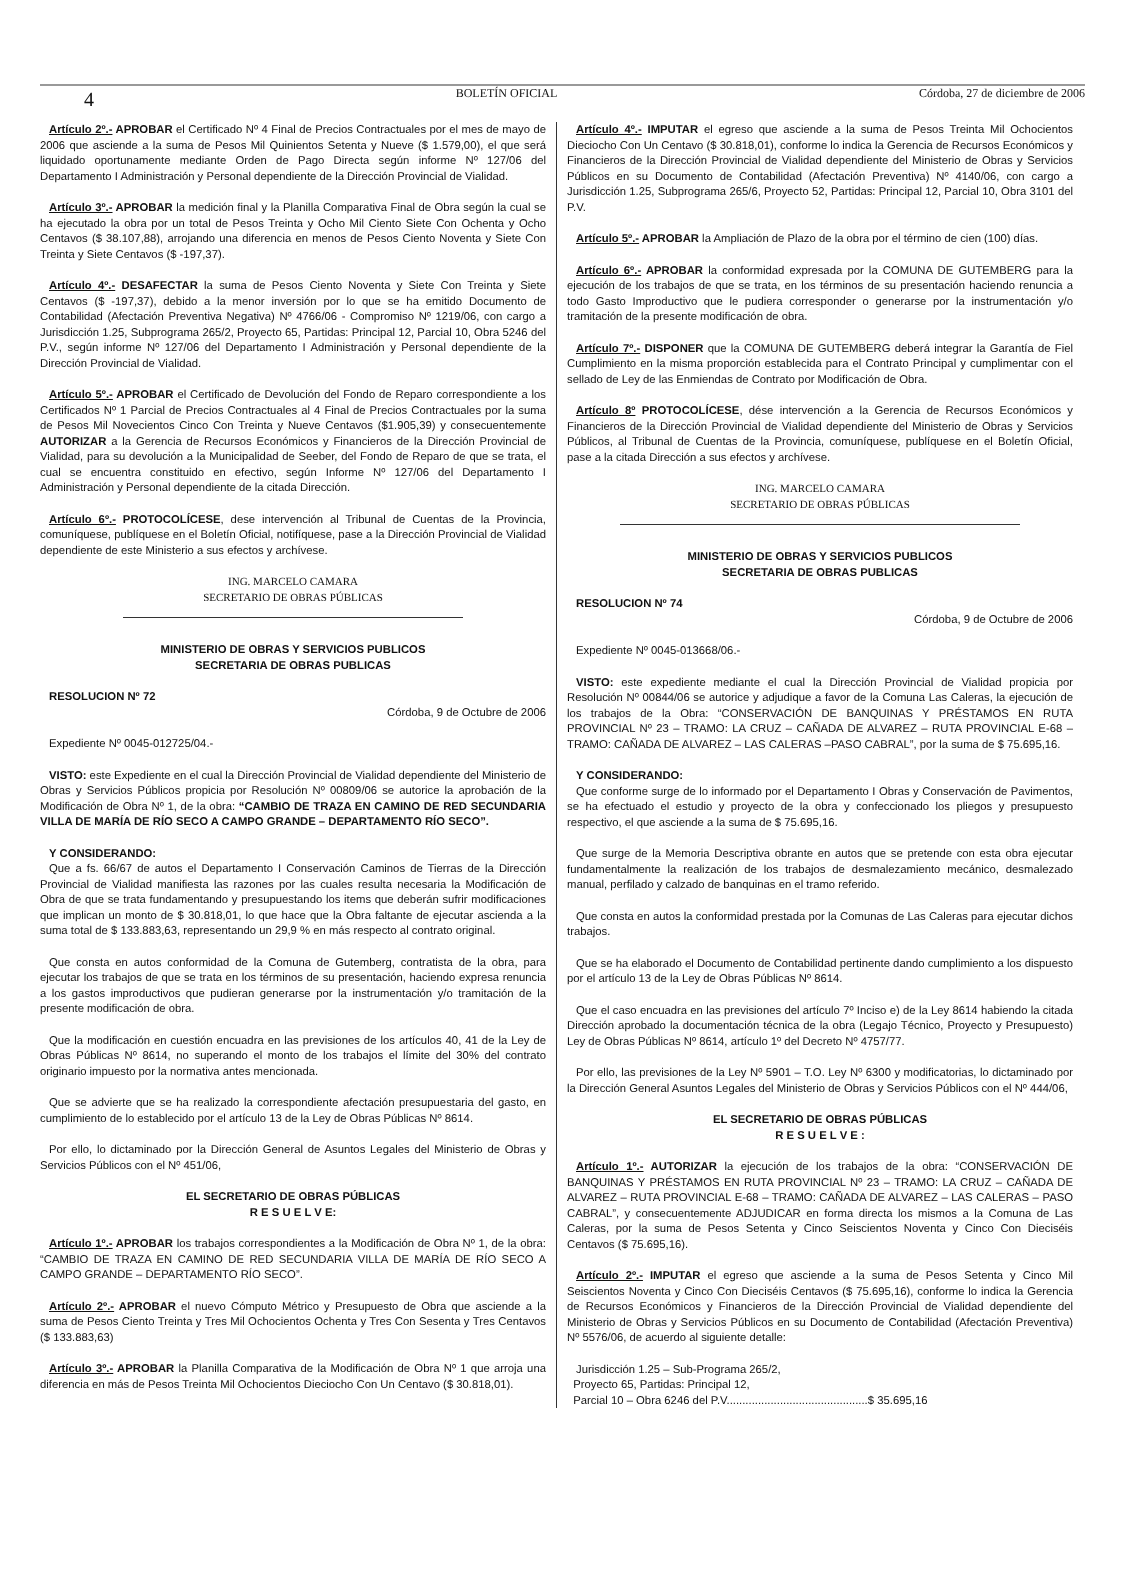4 BOLETÍN OFICIAL Córdoba, 27 de diciembre de 2006
Artículo 2º.- APROBAR el Certificado Nº 4 Final de Precios Contractuales por el mes de mayo de 2006 que asciende a la suma de Pesos Mil Quinientos Setenta y Nueve ($ 1.579,00), el que será liquidado oportunamente mediante Orden de Pago Directa según informe Nº 127/06 del Departamento I Administración y Personal dependiente de la Dirección Provincial de Vialidad.
Artículo 3º.- APROBAR la medición final y la Planilla Comparativa Final de Obra según la cual se ha ejecutado la obra por un total de Pesos Treinta y Ocho Mil Ciento Siete Con Ochenta y Ocho Centavos ($ 38.107,88), arrojando una diferencia en menos de Pesos Ciento Noventa y Siete Con Treinta y Siete Centavos ($ -197,37).
Artículo 4º.- DESAFECTAR la suma de Pesos Ciento Noventa y Siete Con Treinta y Siete Centavos ($ -197,37), debido a la menor inversión por lo que se ha emitido Documento de Contabilidad (Afectación Preventiva Negativa) Nº 4766/06 - Compromiso Nº 1219/06, con cargo a Jurisdicción 1.25, Subprograma 265/2, Proyecto 65, Partidas: Principal 12, Parcial 10, Obra 5246 del P.V., según informe Nº 127/06 del Departamento I Administración y Personal dependiente de la Dirección Provincial de Vialidad.
Artículo 5º.- APROBAR el Certificado de Devolución del Fondo de Reparo correspondiente a los Certificados Nº 1 Parcial de Precios Contractuales al 4 Final de Precios Contractuales por la suma de Pesos Mil Novecientos Cinco Con Treinta y Nueve Centavos ($1.905,39) y consecuentemente AUTORIZAR a la Gerencia de Recursos Económicos y Financieros de la Dirección Provincial de Vialidad, para su devolución a la Municipalidad de Seeber, del Fondo de Reparo de que se trata, el cual se encuentra constituido en efectivo, según Informe Nº 127/06 del Departamento I Administración y Personal dependiente de la citada Dirección.
Artículo 6º.- PROTOCOLÍCESE, dese intervención al Tribunal de Cuentas de la Provincia, comuníquese, publíquese en el Boletín Oficial, notifíquese, pase a la Dirección Provincial de Vialidad dependiente de este Ministerio a sus efectos y archívese.
ING. MARCELO CAMARA
SECRETARIO DE OBRAS PÚBLICAS
MINISTERIO DE OBRAS Y SERVICIOS PUBLICOS
SECRETARIA DE OBRAS PUBLICAS
RESOLUCION Nº 72
Córdoba, 9 de Octubre de 2006
Expediente Nº 0045-012725/04.-
VISTO: este Expediente en el cual la Dirección Provincial de Vialidad dependiente del Ministerio de Obras y Servicios Públicos propicia por Resolución Nº 00809/06 se autorice la aprobación de la Modificación de Obra Nº 1, de la obra: “CAMBIO DE TRAZA EN CAMINO DE RED SECUNDARIA VILLA DE MARÍA DE RÍO SECO A CAMPO GRANDE – DEPARTAMENTO RÍO SECO”.
Y CONSIDERANDO:
Que a fs. 66/67 de autos el Departamento I Conservación Caminos de Tierras de la Dirección Provincial de Vialidad manifiesta las razones por las cuales resulta necesaria la Modificación de Obra de que se trata fundamentando y presupuestando los items que deberán sufrir modificaciones que implican un monto de $ 30.818,01, lo que hace que la Obra faltante de ejecutar ascienda a la suma total de $ 133.883,63, representando un 29,9 % en más respecto al contrato original.
Que consta en autos conformidad de la Comuna de Gutemberg, contratista de la obra, para ejecutar los trabajos de que se trata en los términos de su presentación, haciendo expresa renuncia a los gastos improductivos que pudieran generarse por la instrumentación y/o tramitación de la presente modificación de obra.
Que la modificación en cuestión encuadra en las previsiones de los artículos 40, 41 de la Ley de Obras Públicas Nº 8614, no superando el monto de los trabajos el límite del 30% del contrato originario impuesto por la normativa antes mencionada.
Que se advierte que se ha realizado la correspondiente afectación presupuestaria del gasto, en cumplimiento de lo establecido por el artículo 13 de la Ley de Obras Públicas Nº 8614.
Por ello, lo dictaminado por la Dirección General de Asuntos Legales del Ministerio de Obras y Servicios Públicos con el Nº 451/06,
EL SECRETARIO DE OBRAS PÚBLICAS
R E S U E L V E:
Artículo 1º.- APROBAR los trabajos correspondientes a la Modificación de Obra Nº 1, de la obra: “CAMBIO DE TRAZA EN CAMINO DE RED SECUNDARIA VILLA DE MARÍA DE RÍO SECO A CAMPO GRANDE – DEPARTAMENTO RÍO SECO”.
Artículo 2º.- APROBAR el nuevo Cómputo Métrico y Presupuesto de Obra que asciende a la suma de Pesos Ciento Treinta y Tres Mil Ochocientos Ochenta y Tres Con Sesenta y Tres Centavos ($ 133.883,63)
Artículo 3º.- APROBAR la Planilla Comparativa de la Modificación de Obra Nº 1 que arroja una diferencia en más de Pesos Treinta Mil Ochocientos Dieciocho Con Un Centavo ($ 30.818,01).
Artículo 4º.- IMPUTAR el egreso que asciende a la suma de Pesos Treinta Mil Ochocientos Dieciocho Con Un Centavo ($ 30.818,01), conforme lo indica la Gerencia de Recursos Económicos y Financieros de la Dirección Provincial de Vialidad dependiente del Ministerio de Obras y Servicios Públicos en su Documento de Contabilidad (Afectación Preventiva) Nº 4140/06, con cargo a Jurisdicción 1.25, Subprograma 265/6, Proyecto 52, Partidas: Principal 12, Parcial 10, Obra 3101 del P.V.
Artículo 5º.- APROBAR la Ampliación de Plazo de la obra por el término de cien (100) días.
Artículo 6º.- APROBAR la conformidad expresada por la COMUNA DE GUTEMBERG para la ejecución de los trabajos de que se trata, en los términos de su presentación haciendo renuncia a todo Gasto Improductivo que le pudiera corresponder o generarse por la instrumentación y/o tramitación de la presente modificación de obra.
Artículo 7º.- DISPONER que la COMUNA DE GUTEMBERG deberá integrar la Garantía de Fiel Cumplimiento en la misma proporción establecida para el Contrato Principal y cumplimentar con el sellado de Ley de las Enmiendas de Contrato por Modificación de Obra.
Artículo 8º PROTOCOLÍCESE, dése intervención a la Gerencia de Recursos Económicos y Financieros de la Dirección Provincial de Vialidad dependiente del Ministerio de Obras y Servicios Públicos, al Tribunal de Cuentas de la Provincia, comuníquese, publíquese en el Boletín Oficial, pase a la citada Dirección a sus efectos y archívese.
ING. MARCELO CAMARA
SECRETARIO DE OBRAS PÚBLICAS
MINISTERIO DE OBRAS Y SERVICIOS PUBLICOS
SECRETARIA DE OBRAS PUBLICAS
RESOLUCION Nº 74
Córdoba, 9 de Octubre de 2006
Expediente Nº 0045-013668/06.-
VISTO: este expediente mediante el cual la Dirección Provincial de Vialidad propicia por Resolución Nº 00844/06 se autorice y adjudique a favor de la Comuna Las Caleras, la ejecución de los trabajos de la Obra: “CONSERVACIÓN DE BANQUINAS Y PRÉSTAMOS EN RUTA PROVINCIAL Nº 23 – TRAMO: LA CRUZ – CAÑADA DE ALVAREZ – RUTA PROVINCIAL E-68 – TRAMO: CAÑADA DE ALVAREZ – LAS CALERAS –PASO CABRAL”, por la suma de $ 75.695,16.
Y CONSIDERANDO:
Que conforme surge de lo informado por el Departamento I Obras y Conservación de Pavimentos, se ha efectuado el estudio y proyecto de la obra y confeccionado los pliegos y presupuesto respectivo, el que asciende a la suma de $ 75.695,16.
Que surge de la Memoria Descriptiva obrante en autos que se pretende con esta obra ejecutar fundamentalmente la realización de los trabajos de desmalezamiento mecánico, desmalezado manual, perfilado y calzado de banquinas en el tramo referido.
Que consta en autos la conformidad prestada por la Comunas de Las Caleras para ejecutar dichos trabajos.
Que se ha elaborado el Documento de Contabilidad pertinente dando cumplimiento a los dispuesto por el artículo 13 de la Ley de Obras Públicas Nº 8614.
Que el caso encuadra en las previsiones del artículo 7º Inciso e) de la Ley 8614 habiendo la citada Dirección aprobado la documentación técnica de la obra (Legajo Técnico, Proyecto y Presupuesto) Ley de Obras Públicas Nº 8614, artículo 1º del Decreto Nº 4757/77.
Por ello, las previsiones de la Ley Nº 5901 – T.O. Ley Nº 6300 y modificatorias, lo dictaminado por la Dirección General Asuntos Legales del Ministerio de Obras y Servicios Públicos con el Nº 444/06,
EL SECRETARIO DE OBRAS PÚBLICAS
R E S U E L V E :
Artículo 1º.- AUTORIZAR la ejecución de los trabajos de la obra: “CONSERVACIÓN DE BANQUINAS Y PRÉSTAMOS EN RUTA PROVINCIAL Nº 23 – TRAMO: LA CRUZ – CAÑADA DE ALVAREZ – RUTA PROVINCIAL E-68 – TRAMO: CAÑADA DE ALVAREZ – LAS CALERAS – PASO CABRAL”, y consecuentemente ADJUDICAR en forma directa los mismos a la Comuna de Las Caleras, por la suma de Pesos Setenta y Cinco Seiscientos Noventa y Cinco Con Dieciséis Centavos ($ 75.695,16).
Artículo 2º.- IMPUTAR el egreso que asciende a la suma de Pesos Setenta y Cinco Mil Seiscientos Noventa y Cinco Con Dieciséis Centavos ($ 75.695,16), conforme lo indica la Gerencia de Recursos Económicos y Financieros de la Dirección Provincial de Vialidad dependiente del Ministerio de Obras y Servicios Públicos en su Documento de Contabilidad (Afectación Preventiva) Nº 5576/06, de acuerdo al siguiente detalle:
Jurisdicción 1.25 – Sub-Programa 265/2,
Proyecto 65, Partidas: Principal 12,
Parcial 10 – Obra 6246 del P.V.............................................$ 35.695,16